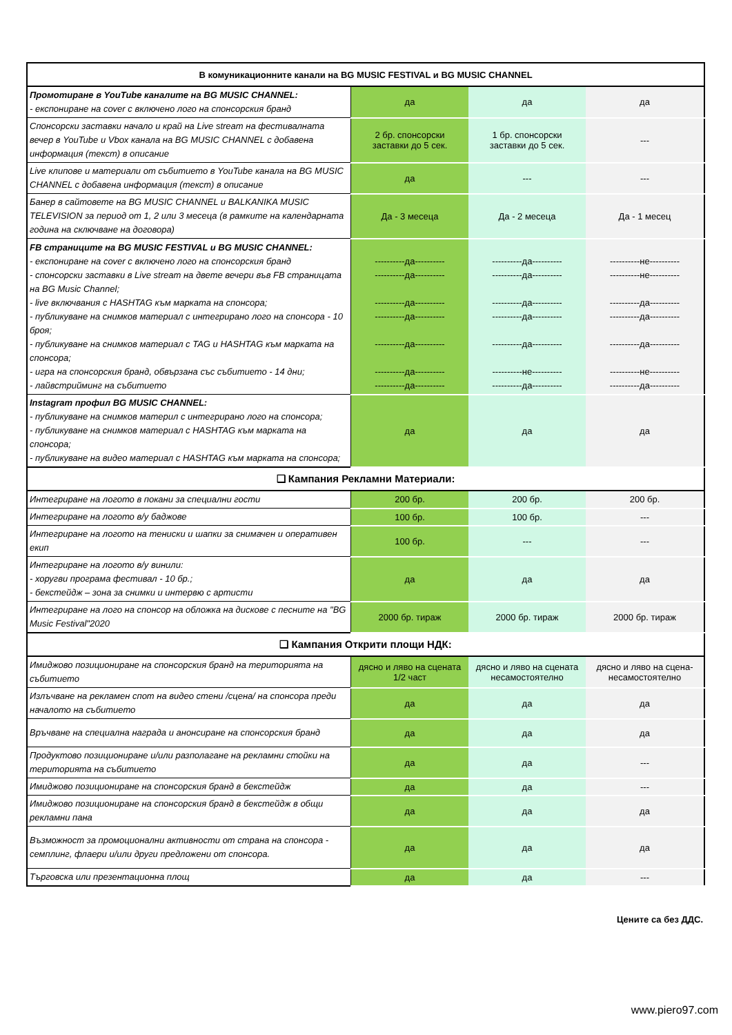| В комуникационните канали на BG MUSIC FESTIVAL и BG MUSIC CHANNEL | | | |
| --- | --- | --- | --- |
| Промотиране в YouTube каналите на BG MUSIC CHANNEL: - експониране на cover с включено лого на спонсорския бранд | да | да | да |
| Спонсорски заставки начало и край на Live stream на фестивалната вечер в YouTube и Vbox канала на BG MUSIC CHANNEL с добавена информация (текст) в описание | 2 бр. спонсорски заставки до 5 сек. | 1 бр. спонсорски заставки до 5 сек. | --- |
| Live клипове и материали от събитието в YouTube канала на BG MUSIC CHANNEL с добавена информация (текст) в описание | да | --- | --- |
| Банер в сайтовете на BG MUSIC CHANNEL и BALKANIKA MUSIC TELEVISION за период от 1, 2 или 3 месеца (в рамките на календарната година на сключване на договора) | Да - 3 месеца | Да - 2 месеца | Да - 1 месец |
| FB страниците на BG MUSIC FESTIVAL и BG MUSIC CHANNEL: - експониране на cover с включено лого на спонсорския бранд - спонсорски заставки в Live stream на двете вечери във FB страницата на BG Music Channel; - live включвания с HASHTAG към марката на спонсора; - публикуване на снимков материал с интегрирано лого на спонсора - 10 броя; - публикуване на снимков материал с TAG и HASHTAG към марката на спонсора; - игра на спонсорския бранд, обвързана със събитието - 14 дни; - лайвстрийминг на събитието | ----------да---------- ----------да---------- ----------да---------- ----------да---------- ----------да---------- ----------да---------- ----------да---------- | ----------да---------- ----------да---------- ----------да---------- ----------да---------- ----------да---------- ----------не---------- ----------да---------- | ----------не---------- ----------не---------- ----------да---------- ----------да---------- ----------да---------- ----------не---------- ----------да---------- |
| Instagram профил BG MUSIC CHANNEL: - публикуване на снимков материл с интегрирано лого на спонсора; - публикуване на снимков материал с HASHTAG към марката на спонсора; - публикуване на видео материал с HASHTAG към марката на спонсора; | да | да | да |
| ❑ Кампания Рекламни Материали: | | | |
| Интегриране на логото в покани за специални гости | 200 бр. | 200 бр. | 200 бр. |
| Интегриране на логото в/у баджове | 100 бр. | 100 бр. | --- |
| Интегриране на логото на тениски и шапки за снимачен и оперативен екип | 100 бр. | --- | --- |
| Интегриране на логото в/у винили: - хоругви програма фестивал - 10 бр.; - бекстейдж – зона за снимки и интервю с артисти | да | да | да |
| Интегриране на лого на спонсор на обложка на дискове с песните на "BG Music Festival"2020 | 2000 бр. тираж | 2000 бр. тираж | 2000 бр. тираж |
| ❑ Кампания Открити площи НДК: | | | |
| Имиджово позициониране на спонсорския бранд на територията на събитието | дясно и ляво на сцената 1/2 част | дясно и ляво на сцената несамостоятелно | дясно и ляво на сцена- несамостоятелно |
| Излъчване на рекламен спот на видео стени /сцена/ на спонсора преди началото на събитието | да | да | да |
| Връчване на специална награда и анонсиране на спонсорския бранд | да | да | да |
| Продуктово позициониране и/или разполагане на рекламни стойки на територията на събитието | да | да | --- |
| Имиджово позициониране на спонсорския бранд в бекстейдж | да | да | --- |
| Имиджово позициониране на спонсорския бранд в бекстейдж в общи рекламни пана | да | да | да |
| Възможност за промоционални активности от страна на спонсора - семплинг, флаери и/или други предложени от спонсора. | да | да | да |
| Търговска или презентационна площ | да | да | --- |
Цените са без ДДС.
www.piero97.com